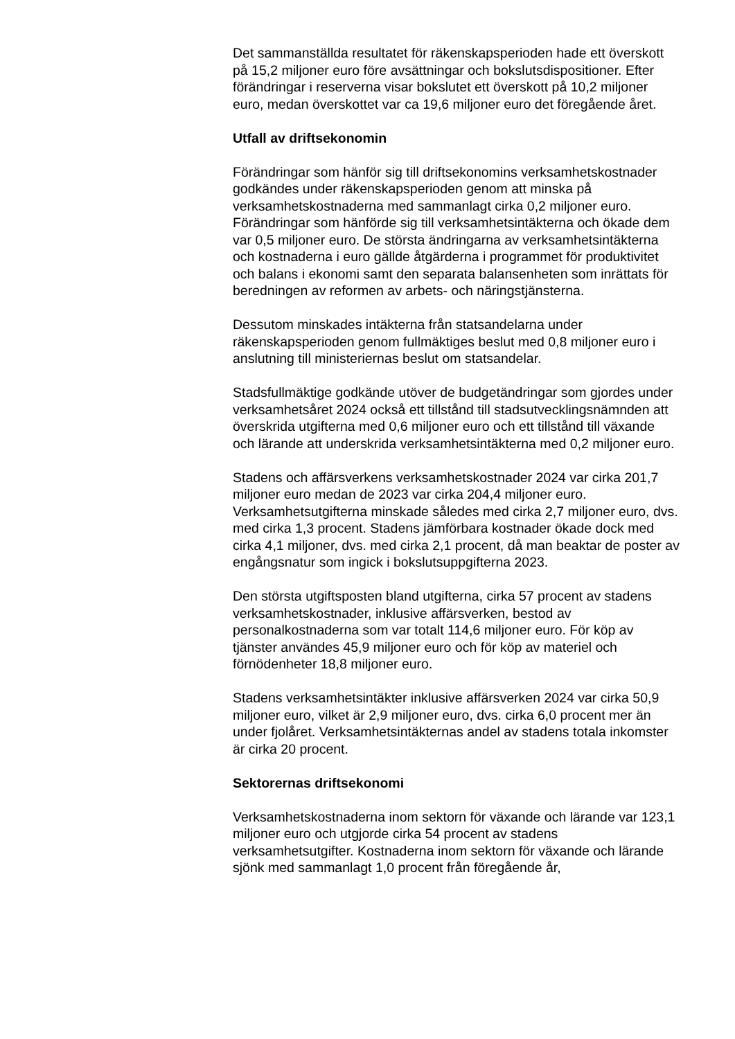Det sammanställda resultatet för räkenskapsperioden hade ett överskott på 15,2 miljoner euro före avsättningar och bokslutsdispositioner. Efter förändringar i reserverna visar bokslutet ett överskott på 10,2 miljoner euro, medan överskottet var ca 19,6 miljoner euro det föregående året.
Utfall av driftsekonomin
Förändringar som hänför sig till driftsekonomins verksamhetskostnader godkändes under räkenskapsperioden genom att minska på verksamhetskostnaderna med sammanlagt cirka 0,2 miljoner euro. Förändringar som hänförde sig till verksamhetsintäkterna och ökade dem var 0,5 miljoner euro. De största ändringarna av verksamhetsintäkterna och kostnaderna i euro gällde åtgärderna i programmet för produktivitet och balans i ekonomi samt den separata balansenheten som inrättats för beredningen av reformen av arbets- och näringstjänsterna.
Dessutom minskades intäkterna från statsandelarna under räkenskapsperioden genom fullmäktiges beslut med 0,8 miljoner euro i anslutning till ministeriernas beslut om statsandelar.
Stadsfullmäktige godkände utöver de budgetändringar som gjordes under verksamhetsåret 2024 också ett tillstånd till stadsutvecklingsnämnden att överskrida utgifterna med 0,6 miljoner euro och ett tillstånd till växande och lärande att underskrida verksamhetsintäkterna med 0,2 miljoner euro.
Stadens och affärsverkens verksamhetskostnader 2024 var cirka 201,7 miljoner euro medan de 2023 var cirka 204,4 miljoner euro. Verksamhetsutgifterna minskade således med cirka 2,7 miljoner euro, dvs. med cirka 1,3 procent. Stadens jämförbara kostnader ökade dock med cirka 4,1 miljoner, dvs. med cirka 2,1 procent, då man beaktar de poster av engångsnatur som ingick i bokslutsuppgifterna 2023.
Den största utgiftsposten bland utgifterna, cirka 57 procent av stadens verksamhetskostnader, inklusive affärsverken, bestod av personalkostnaderna som var totalt 114,6 miljoner euro. För köp av tjänster användes 45,9 miljoner euro och för köp av materiel och förnödenheter 18,8 miljoner euro.
Stadens verksamhetsintäkter inklusive affärsverken 2024 var cirka 50,9 miljoner euro, vilket är 2,9 miljoner euro, dvs. cirka 6,0 procent mer än under fjolåret. Verksamhetsintäkternas andel av stadens totala inkomster är cirka 20 procent.
Sektorernas driftsekonomi
Verksamhetskostnaderna inom sektorn för växande och lärande var 123,1 miljoner euro och utgjorde cirka 54 procent av stadens verksamhetsutgifter. Kostnaderna inom sektorn för växande och lärande sjönk med sammanlagt 1,0 procent från föregående år,